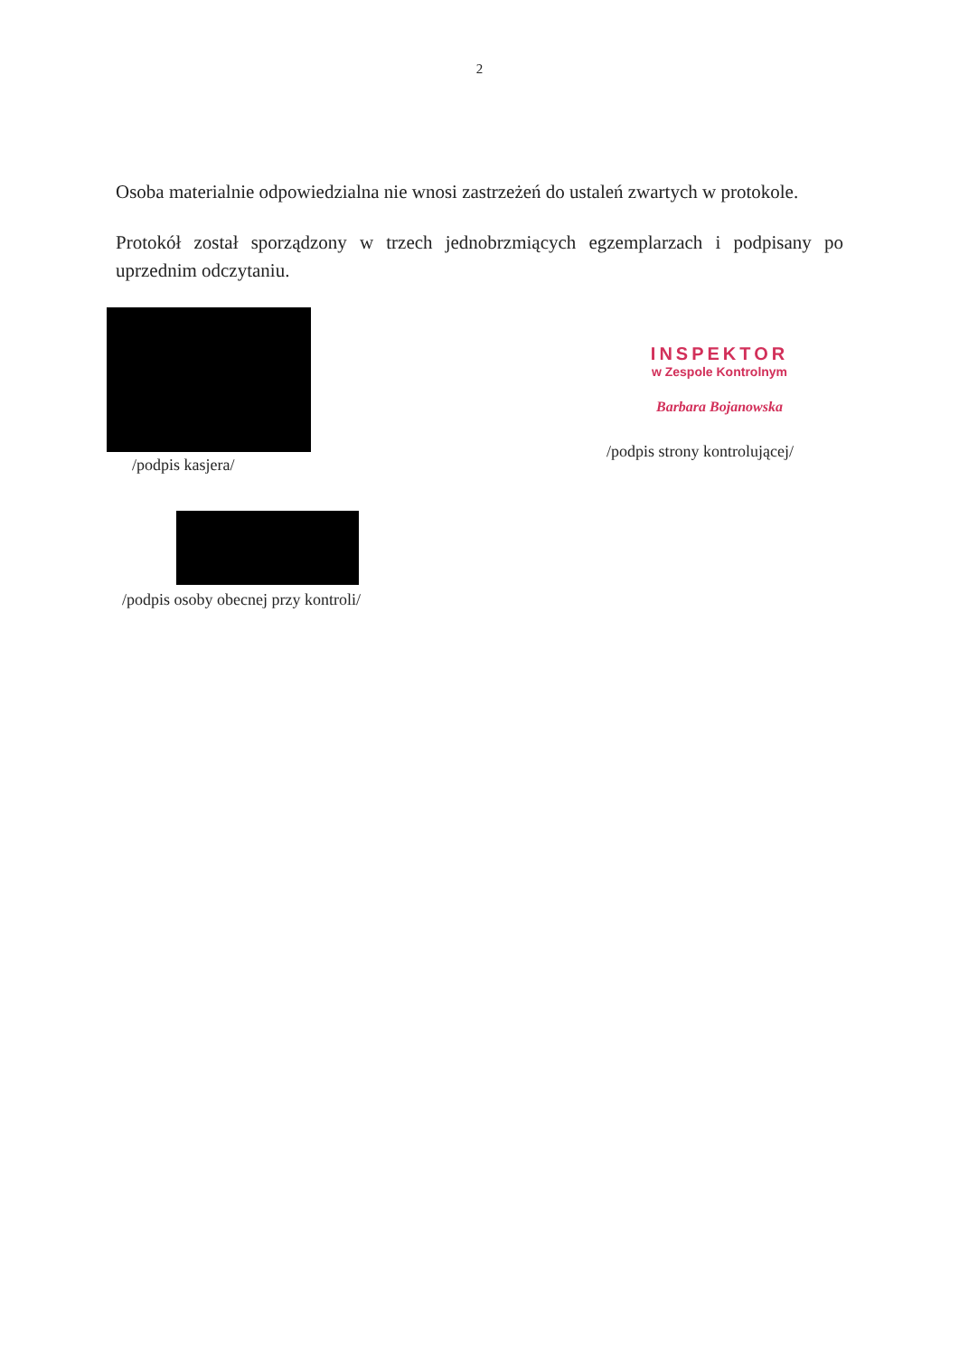2
Osoba materialnie odpowiedzialna nie wnosi zastrzeżeń do ustaleń zwartych w protokole.
Protokół został sporządzony w trzech jednobrzmiących egzemplarzach i podpisany po uprzednim odczytaniu.
/podpis kasjera/
INSPEKTOR
w Zespole Kontrolnym
Barbara Bojanowska
/podpis strony kontrolującej/
/podpis osoby obecnej przy kontroli/